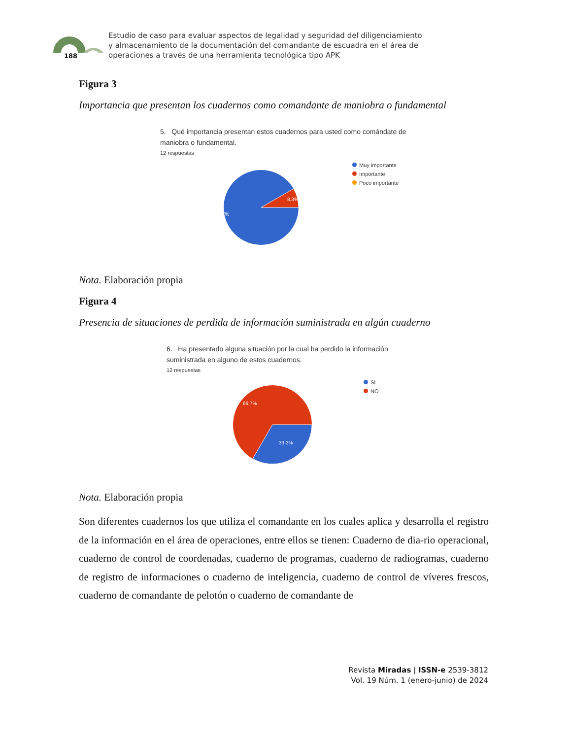188
Estudio de caso para evaluar aspectos de legalidad y seguridad del diligenciamiento
y almacenamiento de la documentación del comandante de escuadra en el área de
operaciones a través de una herramienta tecnológica tipo APK
Figura 3
Importancia que presentan los cuadernos como comandante de maniobra o fundamental
5. Qué importancia presentan estos cuadernos para usted como comándate de
maniobra o fundamental.
12 respuestas
8,3%
91,7%
Muy importante
Importante
Poco importante
Nota. Elaboración propia
Figura 4
Presencia de situaciones de perdida de información suministrada en algún cuaderno
6. Ha presentado alguna situación por la cual ha perdido la información
suministrada en alguno de estos cuadernos.
12 respuestas
66,7%
33,3%
SI
NO
Nota. Elaboración propia
Son diferentes cuadernos los que utiliza el comandante en los cuales aplica y desarrolla el registro de la información en el área de operaciones, entre ellos se tienen: Cuaderno de dia-rio operacional, cuaderno de control de coordenadas, cuaderno de programas, cuaderno de radiogramas, cuaderno de registro de informaciones o cuaderno de inteligencia, cuaderno de control de víveres frescos, cuaderno de comandante de pelotón o cuaderno de comandante de
Revista Miradas | ISSN-e 2539-3812
Vol. 19 Núm. 1 (enero-junio) de 2024